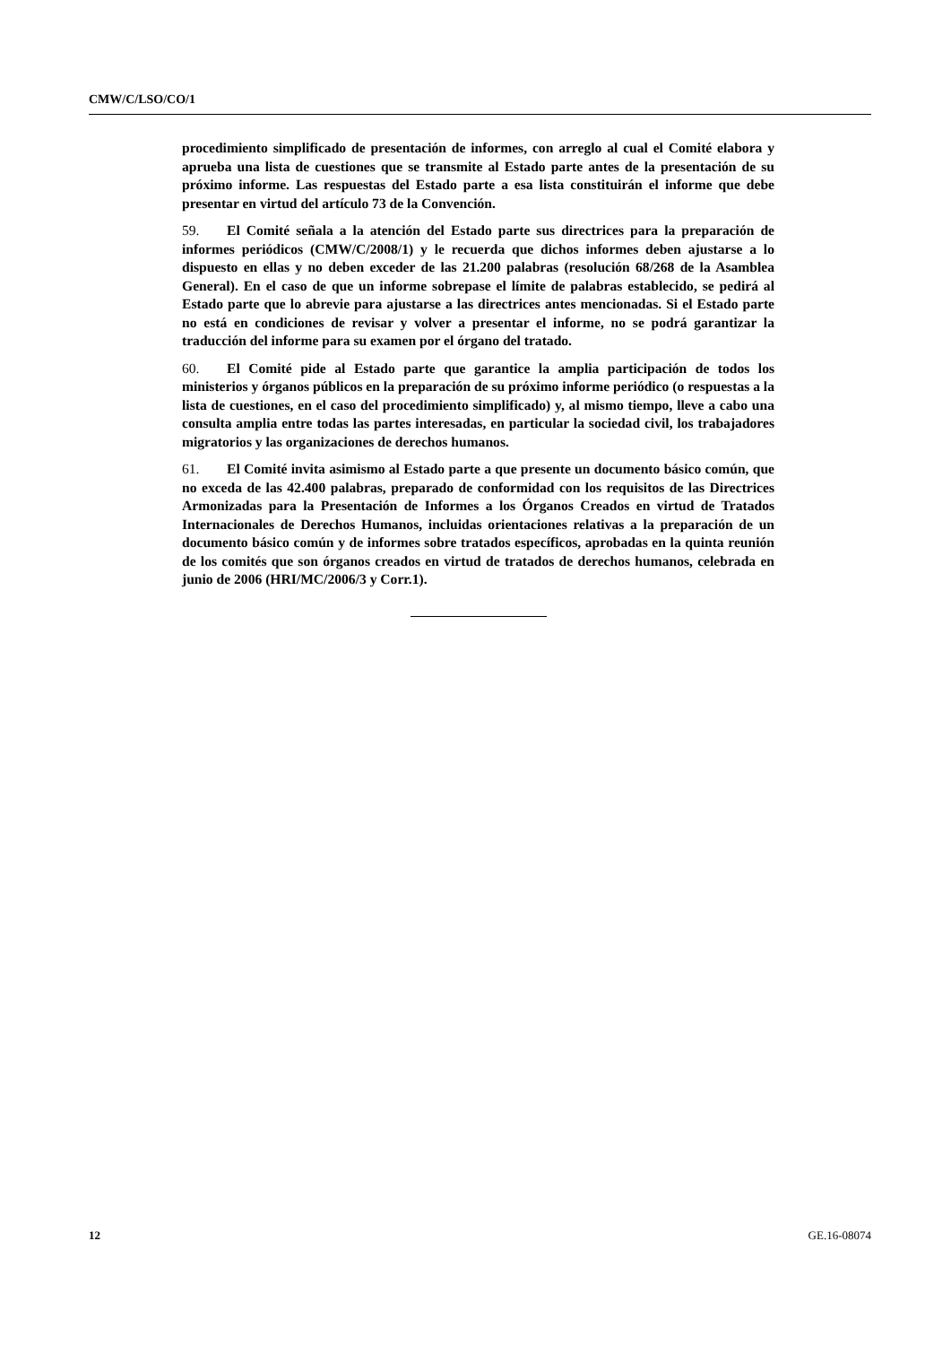CMW/C/LSO/CO/1
procedimiento simplificado de presentación de informes, con arreglo al cual el Comité elabora y aprueba una lista de cuestiones que se transmite al Estado parte antes de la presentación de su próximo informe. Las respuestas del Estado parte a esa lista constituirán el informe que debe presentar en virtud del artículo 73 de la Convención.
59. El Comité señala a la atención del Estado parte sus directrices para la preparación de informes periódicos (CMW/C/2008/1) y le recuerda que dichos informes deben ajustarse a lo dispuesto en ellas y no deben exceder de las 21.200 palabras (resolución 68/268 de la Asamblea General). En el caso de que un informe sobrepase el límite de palabras establecido, se pedirá al Estado parte que lo abrevie para ajustarse a las directrices antes mencionadas. Si el Estado parte no está en condiciones de revisar y volver a presentar el informe, no se podrá garantizar la traducción del informe para su examen por el órgano del tratado.
60. El Comité pide al Estado parte que garantice la amplia participación de todos los ministerios y órganos públicos en la preparación de su próximo informe periódico (o respuestas a la lista de cuestiones, en el caso del procedimiento simplificado) y, al mismo tiempo, lleve a cabo una consulta amplia entre todas las partes interesadas, en particular la sociedad civil, los trabajadores migratorios y las organizaciones de derechos humanos.
61. El Comité invita asimismo al Estado parte a que presente un documento básico común, que no exceda de las 42.400 palabras, preparado de conformidad con los requisitos de las Directrices Armonizadas para la Presentación de Informes a los Órganos Creados en virtud de Tratados Internacionales de Derechos Humanos, incluidas orientaciones relativas a la preparación de un documento básico común y de informes sobre tratados específicos, aprobadas en la quinta reunión de los comités que son órganos creados en virtud de tratados de derechos humanos, celebrada en junio de 2006 (HRI/MC/2006/3 y Corr.1).
12 GE.16-08074